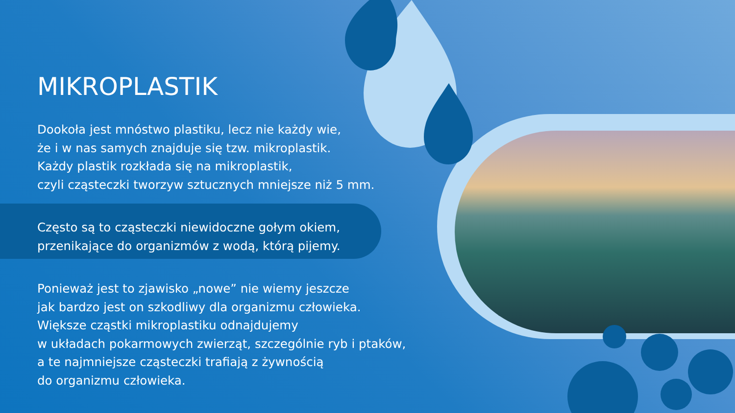MIKROPLASTIK
Dookoła jest mnóstwo plastiku, lecz nie każdy wie,
że i w nas samych znajduje się tzw. mikroplastik.
Każdy plastik rozkłada się na mikroplastik,
czyli cząsteczki tworzyw sztucznych mniejsze niż 5 mm.
Często są to cząsteczki niewidoczne gołym okiem,
przenikające do organizmów z wodą, którą pijemy.
Ponieważ jest to zjawisko „nowe” nie wiemy jeszcze
jak bardzo jest on szkodliwy dla organizmu człowieka.
Większe cząstki mikroplastiku odnajdujemy
w układach pokarmowych zwierząt, szczególnie ryb i ptaków,
a te najmniejsze cząsteczki trafiają z żywnością
do organizmu człowieka.